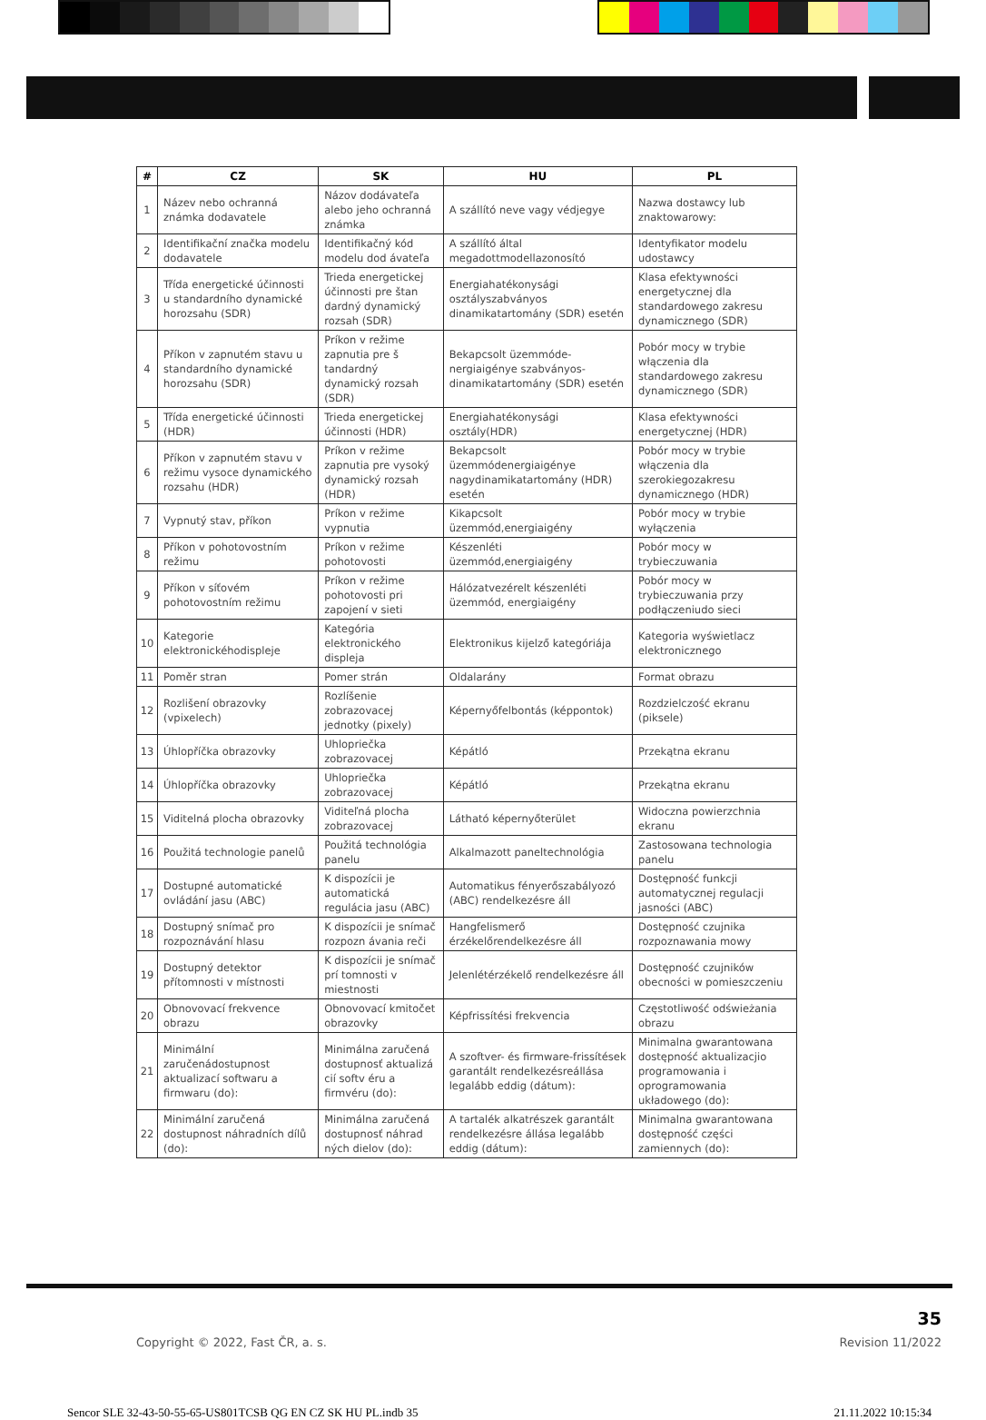| # | CZ | SK | HU | PL |
| --- | --- | --- | --- | --- |
| 1 | Název nebo ochranná známka dodavatele | Názov dodávateľa alebo jeho ochranná známka | A szállító neve vagy védjegye | Nazwa dostawcy lub znaktowarowy: |
| 2 | Identifikační značka modelu dodavatele | Identifikačný kód modelu dod ávateľa | A szállító által megadottmodellazonosító | Identyfikator modelu udostawcy |
| 3 | Třída energetické účinnosti u standardního dynamické horozsahu (SDR) | Trieda energetickej účinnosti pre štan dardný dynamický rozsah (SDR) | Energiahatékonysági osztályszabványos dinamikatartomány (SDR) esetén | Klasa efektywności energetycznej dla standardowego zakresu dynamicznego (SDR) |
| 4 | Příkon v zapnutém stavu u standardního dynamické horozsahu (SDR) | Príkon v režime zapnutia pre š tandardný dynamický rozsah (SDR) | Bekapcsolt üzemmóde-nergiaigénye szabványos-dinamikatartomány (SDR) esetén | Pobór mocy w trybie włączenia dla standardowego zakresu dynamicznego (SDR) |
| 5 | Třída energetické účinnosti (HDR) | Trieda energetickej účinnosti (HDR) | Energiahatékonysági osztály(HDR) | Klasa efektywności energetycznej (HDR) |
| 6 | Příkon v zapnutém stavu v režimu vysoce dynamického rozsahu (HDR) | Príkon v režime zapnutia pre vysoký dynamický rozsah (HDR) | Bekapcsolt üzemmódenergiaigénye nagydinamikatartomány (HDR) esetén | Pobór mocy w trybie włączenia dla szerokiegozakresu dynamicznego (HDR) |
| 7 | Vypnutý stav, příkon | Príkon v režime vypnutia | Kikapcsolt üzemmód,energiaigény | Pobór mocy w trybie wyłączenia |
| 8 | Příkon v pohotovostním režimu | Príkon v režime pohotovosti | Készenléti üzemmód,energiaigény | Pobór mocy w trybieczuwania |
| 9 | Příkon v síťovém pohotovostním režimu | Príkon v režime pohotovosti pri zapojení v sieti | Hálózatvezérelt készenléti üzemmód, energiaigény | Pobór mocy w trybieczuwania przy podłączeniudo sieci |
| 10 | Kategorie elektronickéhodispleje | Kategória elektronického displeja | Elektronikus kijelző kategóriája | Kategoria wyświetlacz elektronicznego |
| 11 | Poměr stran | Pomer strán | Oldalarány | Format obrazu |
| 12 | Rozlišení obrazovky (vpixelech) | Rozlíšenie zobrazovacej jednotky (pixely) | Képernyőfelbontás (képpontok) | Rozdzielczość ekranu (piksele) |
| 13 | Úhlopříčka obrazovky | Uhlopriečka zobrazovacej | Képátló | Przekątna ekranu |
| 14 | Úhlopříčka obrazovky | Uhlopriečka zobrazovacej | Képátló | Przekątna ekranu |
| 15 | Viditelná plocha obrazovky | Viditeľná plocha zobrazovacej | Látható képernyőterület | Widoczna powierzchnia ekranu |
| 16 | Použitá technologie panelů | Použitá technológia panelu | Alkalmazott paneltechnológia | Zastosowana technologia panelu |
| 17 | Dostupné automatické ovládání jasu (ABC) | K dispozícii je automatická regulácia jasu (ABC) | Automatikus fényerőszabályozó (ABC) rendelkezésre áll | Dostępność funkcji automatycznej regulacji jasności (ABC) |
| 18 | Dostupný snímač pro rozpoznávání hlasu | K dispozícii je snímač rozpozn ávania reči | Hangfelismerő érzékelőrendelkezésre áll | Dostępność czujnika rozpoznawania mowy |
| 19 | Dostupný detektor přítomnosti v místnosti | K dispozícii je snímač prí tomnosti v miestnosti | Jelenlétérzékelő rendelkezésre áll | Dostępność czujników obecności w pomieszczeniu |
| 20 | Obnovovací frekvence obrazu | Obnovovací kmitočet obrazovky | Képfrissítési frekvencia | Częstotliwość odświeżania obrazu |
| 21 | Minimální zaručenádostupnost aktualizací softwaru a firmwaru (do): | Minimálna zaručená dostupnosť aktualizá cií softv éru a firmvéru (do): | A szoftver- és firmware-frissítések garantált rendelkezésreállása legalább eddig (dátum): | Minimalna gwarantowana dostępność aktualizacjio programowania i oprogramowania układowego (do): |
| 22 | Minimální zaručená dostupnost náhradních dílů (do): | Minimálna zaručená dostupnosť náhrad ných dielov (do): | A tartalék alkatrészek garantált rendelkezésre állása legalább eddig (dátum): | Minimalna gwarantowana dostępność części zamiennych (do): |
35
Copyright © 2022, Fast ČR, a. s.
Revision 11/2022
Sencor SLE 32-43-50-55-65-US801TCSB QG EN CZ SK HU PL.indb 35
21.11.2022 10:15:34